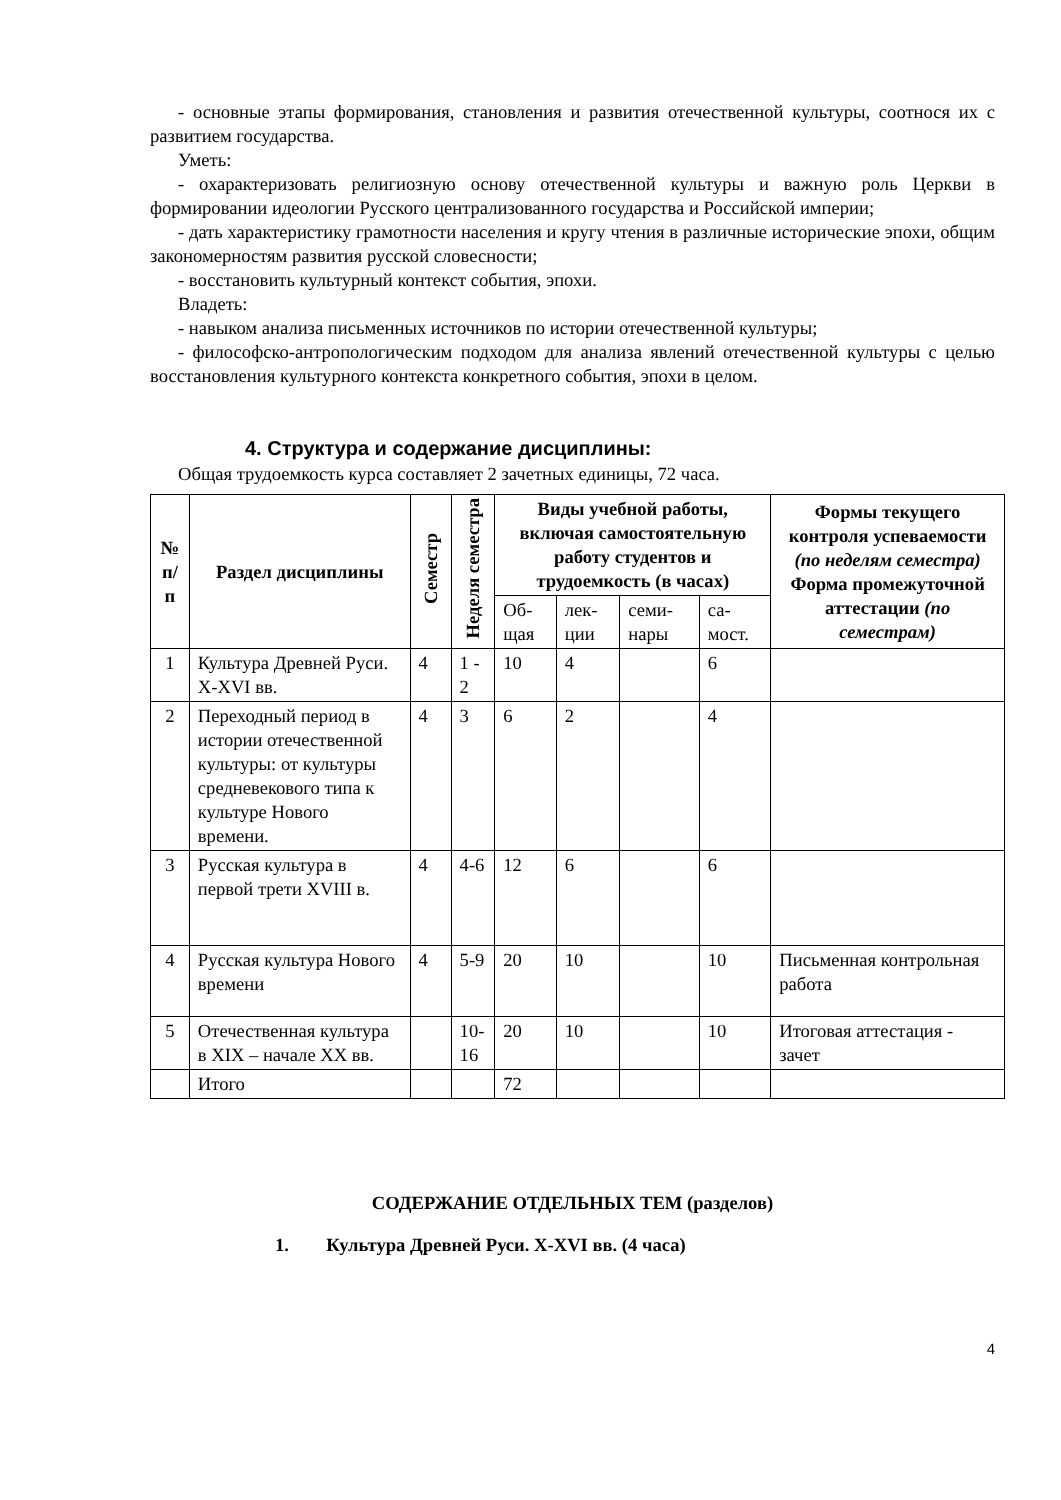- основные этапы формирования, становления и развития отечественной культуры, соотнося их с развитием государства.
Уметь:
- охарактеризовать религиозную основу отечественной культуры и важную роль Церкви в формировании идеологии Русского централизованного государства и Российской империи;
- дать характеристику грамотности населения и кругу чтения в различные исторические эпохи, общим закономерностям развития русской словесности;
- восстановить культурный контекст события, эпохи.
Владеть:
- навыком анализа письменных источников по истории отечественной культуры;
- философско-антропологическим подходом для анализа явлений отечественной культуры с целью восстановления культурного контекста конкретного события, эпохи в целом.
4. Структура и содержание дисциплины:
Общая трудоемкость курса составляет 2 зачетных единицы, 72 часа.
| № п/п | Раздел дисциплины | Семестр | Неделя семестра | Виды учебной работы, включая самостоятельную работу студентов и трудоемкость (в часах) | | | | Формы текущего контроля успеваемости (по неделям семестра) Форма промежуточной аттестации (по семестрам) |
| --- | --- | --- | --- | --- | --- | --- | --- | --- |
| | | | | Об-щая | лек-ции | семи-нары | са-мост. | |
| 1 | Культура Древней Руси. X-XVI вв. | 4 | 1 - 2 | 10 | 4 | | 6 | |
| 2 | Переходный период в истории отечественной культуры: от культуры средневекового типа к культуре Нового времени. | 4 | 3 | 6 | 2 | | 4 | |
| 3 | Русская культура в первой трети XVIII в. | 4 | 4-6 | 12 | 6 | | 6 | |
| 4 | Русская культура Нового времени | 4 | 5-9 | 20 | 10 | | 10 | Письменная контрольная работа |
| 5 | Отечественная культура в XIX – начале XX вв. | | 10-16 | 20 | 10 | | 10 | Итоговая аттестация - зачет |
| | Итого | | | 72 | | | | |
СОДЕРЖАНИЕ ОТДЕЛЬНЫХ ТЕМ (разделов)
1. Культура Древней Руси. X-XVI вв. (4 часа)
4